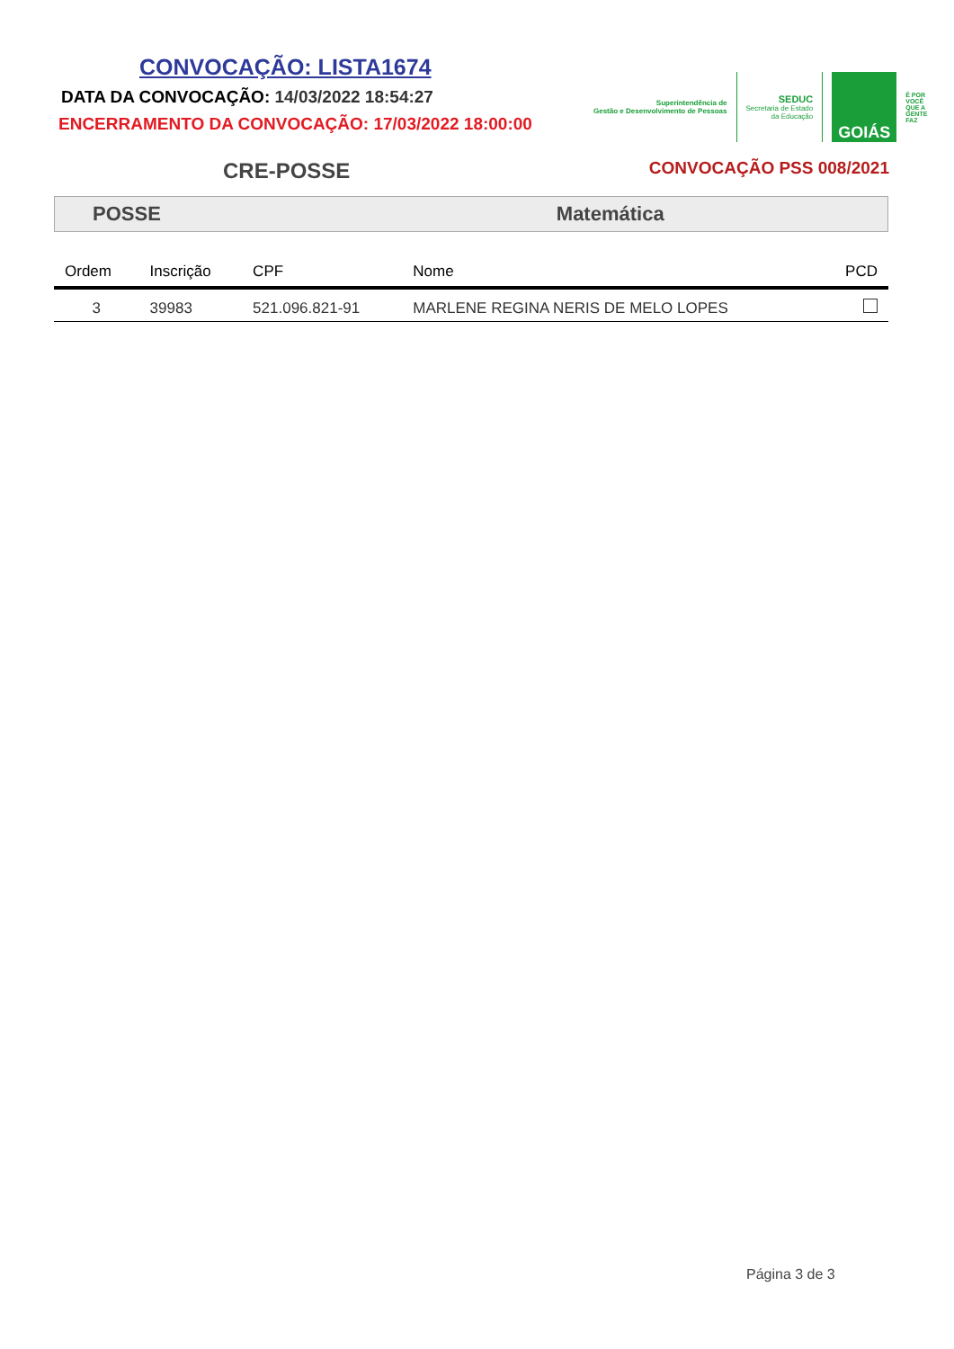CONVOCAÇÃO: LISTA1674
DATA DA CONVOCAÇÃO: 14/03/2022 18:54:27
ENCERRAMENTO DA CONVOCAÇÃO: 17/03/2022 18:00:00
Superintendência de
Gestão e Desenvolvimento de Pessoas
SEDUC
Secretaria de Estado
da Educação
GOIÁS
É POR
VOCÊ
QUE A
GENTE
FAZ
CRE-POSSE
CONVOCAÇÃO PSS 008/2021
POSSE Matemática
| Ordem | Inscrição | CPF | Nome | PCD |
| --- | --- | --- | --- | --- |
| 3 | 39983 | 521.096.821-91 | MARLENE REGINA NERIS DE MELO LOPES | |
Página 3 de 3